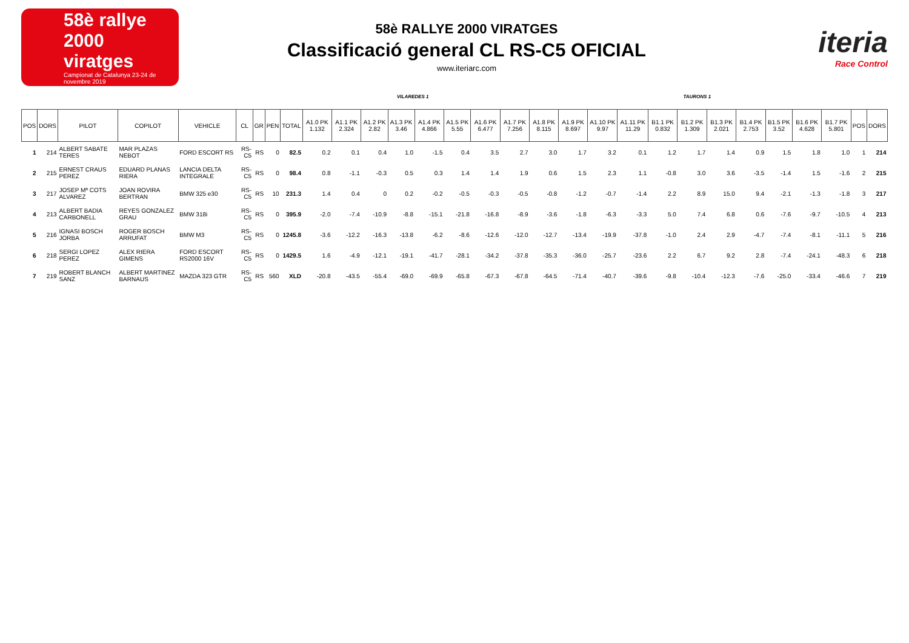58è rallye 2000 viratges
Campionat de Catalunya 23-24 de novembre 2019
58è RALLYE 2000 VIRATGES
Classificació general CL RS-C5 OFICIAL
www.iteriarc.com
iteria
Race Control
VILAREDES 1 TAURONS 1
| POS | DORS | PILOT | COPILOT | VEHICLE | CL | GR | PEN | TOTAL | A1.0 PK 1.132 | A1.1 PK 2.324 | A1.2 PK 2.82 | A1.3 PK 3.46 | A1.4 PK 4.866 | A1.5 PK 5.55 | A1.6 PK 6.477 | A1.7 PK 7.256 | A1.8 PK 8.115 | A1.9 PK 8.697 | A1.10 PK 9.97 | A1.11 PK 11.29 | B1.1 PK 0.832 | B1.2 PK 1.309 | B1.3 PK 2.021 | B1.4 PK 2.753 | B1.5 PK 3.52 | B1.6 PK 4.628 | B1.7 PK 5.801 | POS | DORS |
| --- | --- | --- | --- | --- | --- | --- | --- | --- | --- | --- | --- | --- | --- | --- | --- | --- | --- | --- | --- | --- | --- | --- | --- | --- | --- | --- | --- | --- | --- |
| 1 | 214 | ALBERT SABATE TERES | MAR PLAZAS NEBOT | FORD ESCORT RS | RS-C5 | RS | 0 | 82.5 | 0.2 | 0.1 | 0.4 | 1.0 | -1.5 | 0.4 | 3.5 | 2.7 | 3.0 | 1.7 | 3.2 | 0.1 | 1.2 | 1.7 | 1.4 | 0.9 | 1.5 | 1.8 | 1.0 | 1 | 214 |
| 2 | 215 | ERNEST CRAUS PEREZ | EDUARD PLANAS RIERA | LANCIA DELTA INTEGRALE | RS-C5 | RS | 0 | 98.4 | 0.8 | -1.1 | -0.3 | 0.5 | 0.3 | 1.4 | 1.4 | 1.9 | 0.6 | 1.5 | 2.3 | 1.1 | -0.8 | 3.0 | 3.6 | -3.5 | -1.4 | 1.5 | -1.6 | 2 | 215 |
| 3 | 217 | JOSEP Mª COTS ALVAREZ | JOAN ROVIRA BERTRAN | BMW 325 e30 | RS-C5 | RS | 10 | 231.3 | 1.4 | 0.4 | 0 | 0.2 | -0.2 | -0.5 | -0.3 | -0.5 | -0.8 | -1.2 | -0.7 | -1.4 | 2.2 | 8.9 | 15.0 | 9.4 | -2.1 | -1.3 | -1.8 | 3 | 217 |
| 4 | 213 | ALBERT BADIA CARBONELL | REYES GONZALEZ GRAU | BMW 318i | RS-C5 | RS | 0 | 395.9 | -2.0 | -7.4 | -10.9 | -8.8 | -15.1 | -21.8 | -16.8 | -8.9 | -3.6 | -1.8 | -6.3 | -3.3 | 5.0 | 7.4 | 6.8 | 0.6 | -7.6 | -9.7 | -10.5 | 4 | 213 |
| 5 | 216 | IGNASI BOSCH JORBA | ROGER BOSCH ARRUFAT | BMW M3 | RS-C5 | RS | 0 | 1245.8 | -3.6 | -12.2 | -16.3 | -13.8 | -6.2 | -8.6 | -12.6 | -12.0 | -12.7 | -13.4 | -19.9 | -37.8 | -1.0 | 2.4 | 2.9 | -4.7 | -7.4 | -8.1 | -11.1 | 5 | 216 |
| 6 | 218 | SERGI LOPEZ PEREZ | ALEX RIERA GIMENS | FORD ESCORT RS2000 16V | RS-C5 | RS | 0 | 1429.5 | 1.6 | -4.9 | -12.1 | -19.1 | -41.7 | -28.1 | -34.2 | -37.8 | -35.3 | -36.0 | -25.7 | -23.6 | 2.2 | 6.7 | 9.2 | 2.8 | -7.4 | -24.1 | -48.3 | 6 | 218 |
| 7 | 219 | ROBERT BLANCH SANZ | ALBERT MARTINEZ BARNAUS | MAZDA 323 GTR | RS-C5 | RS | 560 | XLD | -20.8 | -43.5 | -55.4 | -69.0 | -69.9 | -65.8 | -67.3 | -67.8 | -64.5 | -71.4 | -40.7 | -39.6 | -9.8 | -10.4 | -12.3 | -7.6 | -25.0 | -33.4 | -46.6 | 7 | 219 |